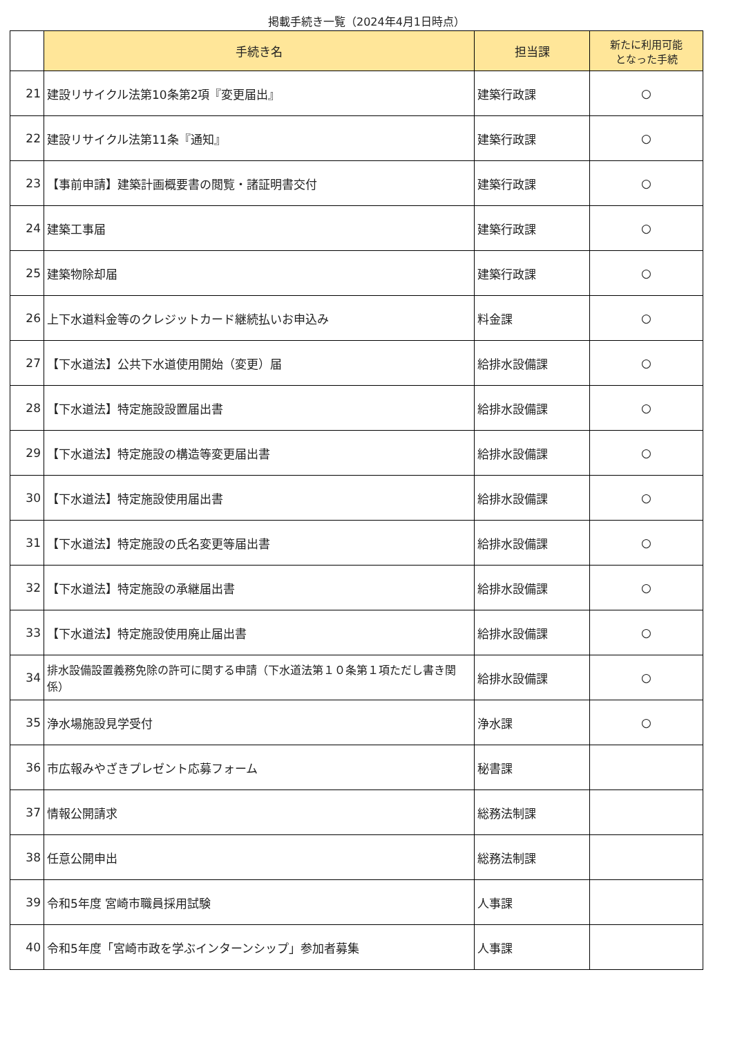掲載手続き一覧（2024年4月1日時点）
| | 手続き名 | 担当課 | 新たに利用可能 となった手続 |
| --- | --- | --- | --- |
| 21 | 建設リサイクル法第10条第2項『変更届出』 | 建築行政課 | ○ |
| 22 | 建設リサイクル法第11条『通知』 | 建築行政課 | ○ |
| 23 | 【事前申請】建築計画概要書の閲覧・諸証明書交付 | 建築行政課 | ○ |
| 24 | 建築工事届 | 建築行政課 | ○ |
| 25 | 建築物除却届 | 建築行政課 | ○ |
| 26 | 上下水道料金等のクレジットカード継続払いお申込み | 料金課 | ○ |
| 27 | 【下水道法】公共下水道使用開始（変更）届 | 給排水設備課 | ○ |
| 28 | 【下水道法】特定施設設置届出書 | 給排水設備課 | ○ |
| 29 | 【下水道法】特定施設の構造等変更届出書 | 給排水設備課 | ○ |
| 30 | 【下水道法】特定施設使用届出書 | 給排水設備課 | ○ |
| 31 | 【下水道法】特定施設の氏名変更等届出書 | 給排水設備課 | ○ |
| 32 | 【下水道法】特定施設の承継届出書 | 給排水設備課 | ○ |
| 33 | 【下水道法】特定施設使用廃止届出書 | 給排水設備課 | ○ |
| 34 | 排水設備設置義務免除の許可に関する申請（下水道法第１０条第１項ただし書き関係） | 給排水設備課 | ○ |
| 35 | 浄水場施設見学受付 | 浄水課 | ○ |
| 36 | 市広報みやざきプレゼント応募フォーム | 秘書課 | |
| 37 | 情報公開請求 | 総務法制課 | |
| 38 | 任意公開申出 | 総務法制課 | |
| 39 | 令和5年度 宮崎市職員採用試験 | 人事課 | |
| 40 | 令和5年度「宮崎市政を学ぶインターンシップ」参加者募集 | 人事課 | |